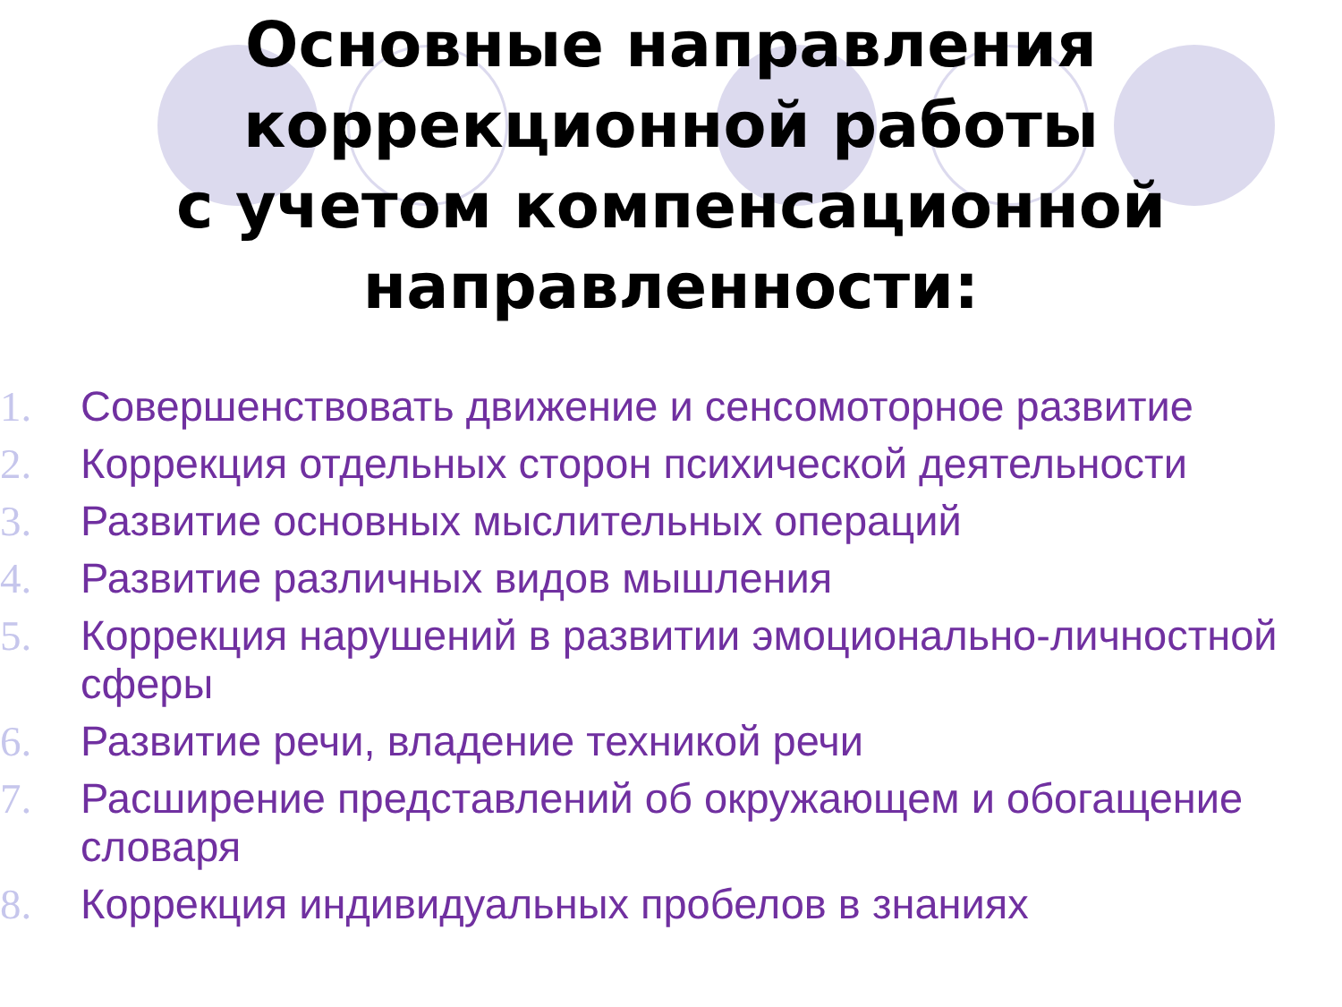Основные направления
коррекционной работы
с учетом компенсационной
направленности:
1. Совершенствовать движение и сенсомоторное развитие
2. Коррекция отдельных сторон психической деятельности
3. Развитие основных мыслительных операций
4. Развитие различных видов мышления
5. Коррекция нарушений в развитии эмоционально-личностной сферы
6. Развитие речи, владение техникой речи
7. Расширение представлений об окружающем и обогащение словаря
8. Коррекция индивидуальных пробелов в знаниях